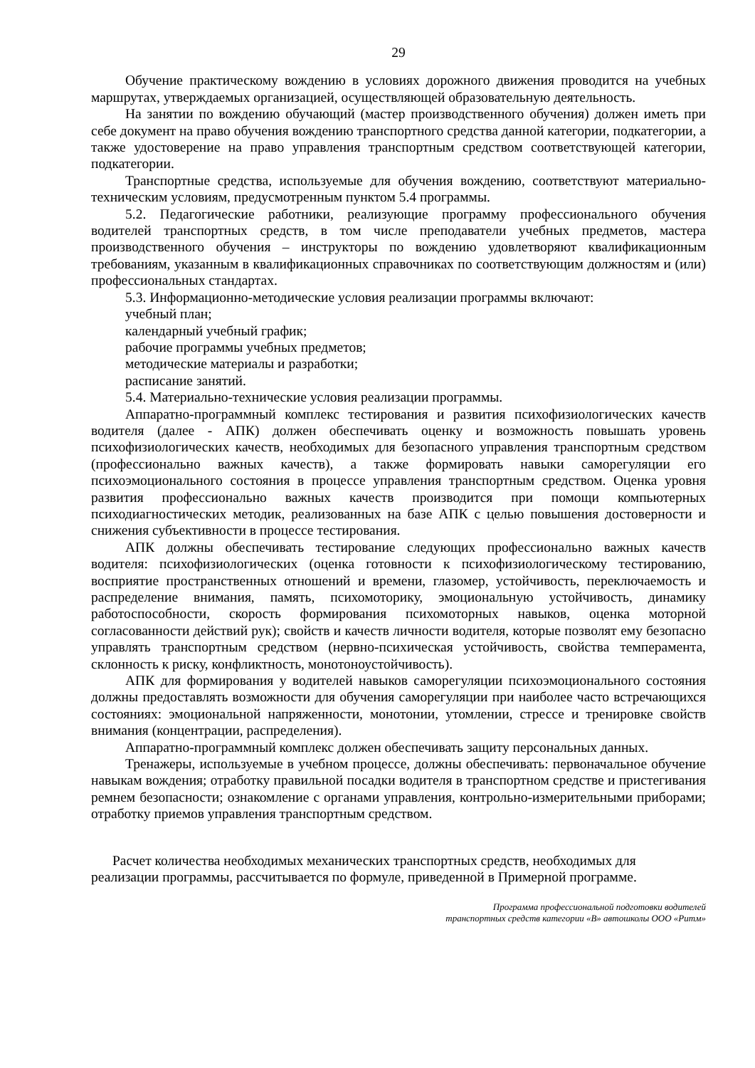29
Обучение практическому вождению в условиях дорожного движения проводится на учебных маршрутах, утверждаемых организацией, осуществляющей образовательную деятельность.
На занятии по вождению обучающий (мастер производственного обучения) должен иметь при себе документ на право обучения вождению транспортного средства данной категории, подкатегории, а также удостоверение на право управления транспортным средством соответствующей категории, подкатегории.
Транспортные средства, используемые для обучения вождению, соответствуют материально-техническим условиям, предусмотренным пунктом 5.4 программы.
5.2. Педагогические работники, реализующие программу профессионального обучения водителей транспортных средств, в том числе преподаватели учебных предметов, мастера производственного обучения – инструкторы по вождению удовлетворяют квалификационным требованиям, указанным в квалификационных справочниках по соответствующим должностям и (или) профессиональных стандартах.
5.3. Информационно-методические условия реализации программы включают:
учебный план;
календарный учебный график;
рабочие программы учебных предметов;
методические материалы и разработки;
расписание занятий.
5.4. Материально-технические условия реализации программы.
Аппаратно-программный комплекс тестирования и развития психофизиологических качеств водителя (далее - АПК) должен обеспечивать оценку и возможность повышать уровень психофизиологических качеств, необходимых для безопасного управления транспортным средством (профессионально важных качеств), а также формировать навыки саморегуляции его психоэмоционального состояния в процессе управления транспортным средством. Оценка уровня развития профессионально важных качеств производится при помощи компьютерных психодиагностических методик, реализованных на базе АПК с целью повышения достоверности и снижения субъективности в процессе тестирования.
АПК должны обеспечивать тестирование следующих профессионально важных качеств водителя: психофизиологических (оценка готовности к психофизиологическому тестированию, восприятие пространственных отношений и времени, глазомер, устойчивость, переключаемость и распределение внимания, память, психомоторику, эмоциональную устойчивость, динамику работоспособности, скорость формирования психомоторных навыков, оценка моторной согласованности действий рук); свойств и качеств личности водителя, которые позволят ему безопасно управлять транспортным средством (нервно-психическая устойчивость, свойства темперамента, склонность к риску, конфликтность, монотоноустойчивость).
АПК для формирования у водителей навыков саморегуляции психоэмоционального состояния должны предоставлять возможности для обучения саморегуляции при наиболее часто встречающихся состояниях: эмоциональной напряженности, монотонии, утомлении, стрессе и тренировке свойств внимания (концентрации, распределения).
Аппаратно-программный комплекс должен обеспечивать защиту персональных данных.
Тренажеры, используемые в учебном процессе, должны обеспечивать: первоначальное обучение навыкам вождения; отработку правильной посадки водителя в транспортном средстве и пристегивания ремнем безопасности; ознакомление с органами управления, контрольно-измерительными приборами; отработку приемов управления транспортным средством.
Расчет количества необходимых механических транспортных средств, необходимых для реализации программы, рассчитывается по формуле, приведенной в Примерной программе.
Программа профессиональной подготовки водителей
транспортных средств категории «В» автошколы ООО «Ритм»